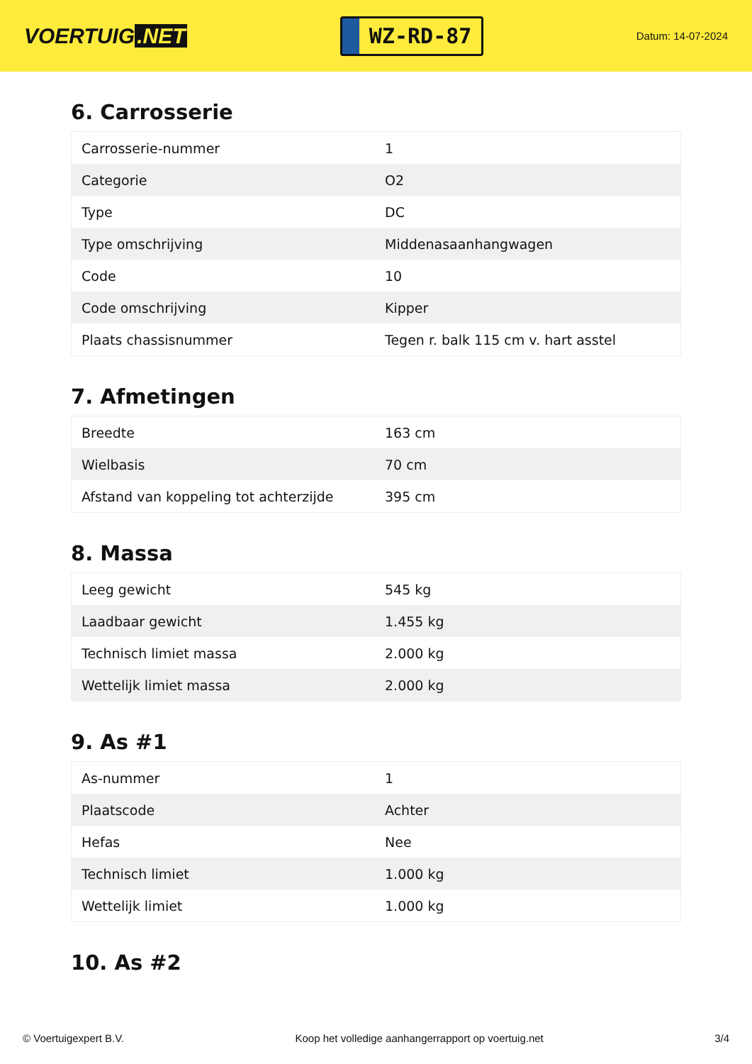VOERTUIG.NET
WZ-RD-87
Datum: 14-07-2024
6. Carrosserie
| Carrosserie-nummer | 1 |
| Categorie | O2 |
| Type | DC |
| Type omschrijving | Middenasaanhangwagen |
| Code | 10 |
| Code omschrijving | Kipper |
| Plaats chassisnummer | Tegen r. balk 115 cm v. hart asstel |
7. Afmetingen
| Breedte | 163 cm |
| Wielbasis | 70 cm |
| Afstand van koppeling tot achterzijde | 395 cm |
8. Massa
| Leeg gewicht | 545 kg |
| Laadbaar gewicht | 1.455 kg |
| Technisch limiet massa | 2.000 kg |
| Wettelijk limiet massa | 2.000 kg |
9. As #1
| As-nummer | 1 |
| Plaatscode | Achter |
| Hefas | Nee |
| Technisch limiet | 1.000 kg |
| Wettelijk limiet | 1.000 kg |
10. As #2
© Voertuigexpert B.V. Koop het volledige aanhangerrapport op voertuig.net 3/4